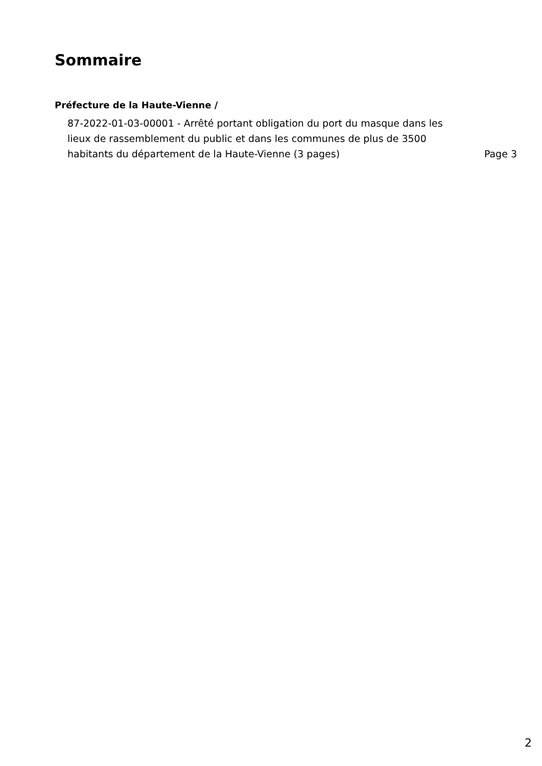Sommaire
Préfecture de la Haute-Vienne /
87-2022-01-03-00001 - Arrêté portant obligation du port du masque dans les lieux de rassemblement du public et dans les communes de plus de 3500 habitants du département de la Haute-Vienne (3 pages)
Page 3
2